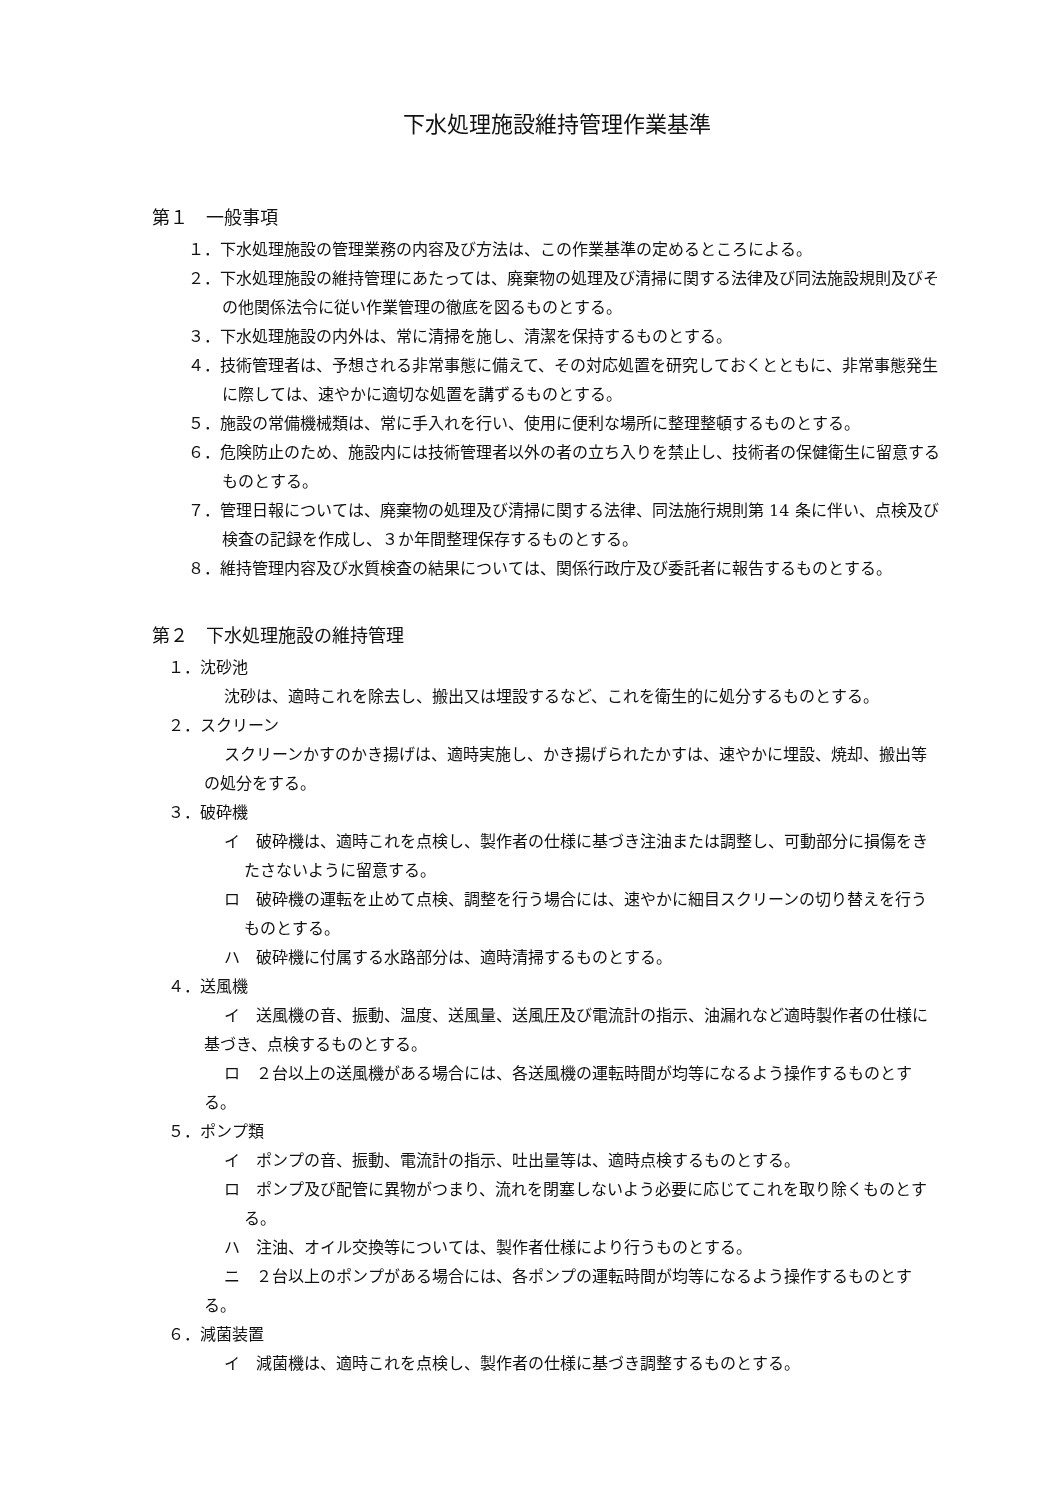下水処理施設維持管理作業基準
第１　一般事項
１．下水処理施設の管理業務の内容及び方法は、この作業基準の定めるところによる。
２．下水処理施設の維持管理にあたっては、廃棄物の処理及び清掃に関する法律及び同法施設規則及びその他関係法令に従い作業管理の徹底を図るものとする。
３．下水処理施設の内外は、常に清掃を施し、清潔を保持するものとする。
４．技術管理者は、予想される非常事態に備えて、その対応処置を研究しておくとともに、非常事態発生に際しては、速やかに適切な処置を講ずるものとする。
５．施設の常備機械類は、常に手入れを行い、使用に便利な場所に整理整頓するものとする。
６．危険防止のため、施設内には技術管理者以外の者の立ち入りを禁止し、技術者の保健衛生に留意するものとする。
７．管理日報については、廃棄物の処理及び清掃に関する法律、同法施行規則第 14 条に伴い、点検及び検査の記録を作成し、３か年間整理保存するものとする。
８．維持管理内容及び水質検査の結果については、関係行政庁及び委託者に報告するものとする。
第２　下水処理施設の維持管理
１．沈砂池
沈砂は、適時これを除去し、搬出又は埋設するなど、これを衛生的に処分するものとする。
２．スクリーン
スクリーンかすのかき揚げは、適時実施し、かき揚げられたかすは、速やかに埋設、焼却、搬出等の処分をする。
３．破砕機
イ　破砕機は、適時これを点検し、製作者の仕様に基づき注油または調整し、可動部分に損傷をきたさないように留意する。
ロ　破砕機の運転を止めて点検、調整を行う場合には、速やかに細目スクリーンの切り替えを行うものとする。
ハ　破砕機に付属する水路部分は、適時清掃するものとする。
４．送風機
イ　送風機の音、振動、温度、送風量、送風圧及び電流計の指示、油漏れなど適時製作者の仕様に基づき、点検するものとする。
ロ　２台以上の送風機がある場合には、各送風機の運転時間が均等になるよう操作するものとする。
５．ポンプ類
イ　ポンプの音、振動、電流計の指示、吐出量等は、適時点検するものとする。
ロ　ポンプ及び配管に異物がつまり、流れを閉塞しないよう必要に応じてこれを取り除くものとする。
ハ　注油、オイル交換等については、製作者仕様により行うものとする。
ニ　２台以上のポンプがある場合には、各ポンプの運転時間が均等になるよう操作するものとする。
６．減菌装置
イ　減菌機は、適時これを点検し、製作者の仕様に基づき調整するものとする。